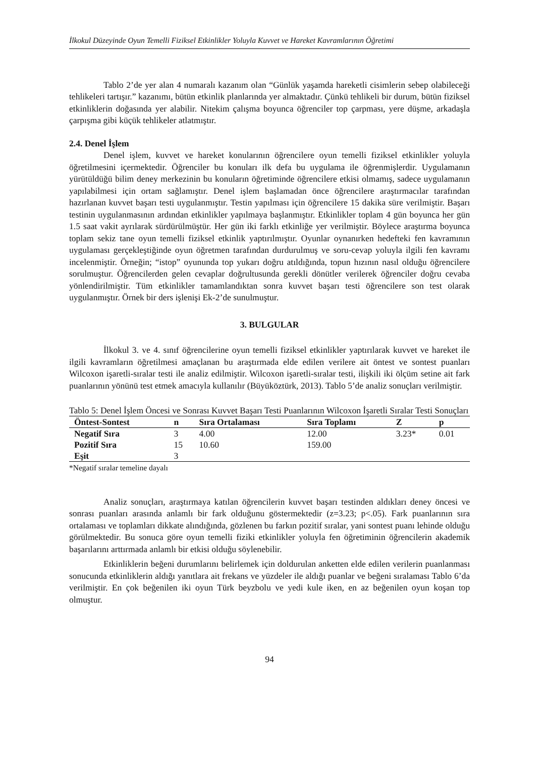İlkokul Düzeyinde Oyun Temelli Fiziksel Etkinlikler Yoluyla Kuvvet ve Hareket Kavramlarının Öğretimi
Tablo 2’de yer alan 4 numaralı kazanım olan “Günlük yaşamda hareketli cisimlerin sebep olabileceği tehlikeleri tartışır.” kazanımı, bütün etkinlik planlarında yer almaktadır. Çünkü tehlikeli bir durum, bütün fiziksel etkinliklerin doğasında yer alabilir. Nitekim çalışma boyunca öğrenciler top çarpması, yere düşme, arkadaşla çarpışma gibi küçük tehlikeler atlatmıştır.
2.4. Denel İşlem
Denel işlem, kuvvet ve hareket konularının öğrencilere oyun temelli fiziksel etkinlikler yoluyla öğretilmesini içermektedir. Öğrenciler bu konuları ilk defa bu uygulama ile öğrenmişlerdir. Uygulamanın yürütüldüğü bilim deney merkezinin bu konuların öğretiminde öğrencilere etkisi olmamış, sadece uygulamanın yapılabilmesi için ortam sağlamıştır. Denel işlem başlamadan önce öğrencilere araştırmacılar tarafından hazırlanan kuvvet başarı testi uygulanmıştır. Testin yapılması için öğrencilere 15 dakika süre verilmiştir. Başarı testinin uygulanmasının ardından etkinlikler yapılmaya başlanmıştır. Etkinlikler toplam 4 gün boyunca her gün 1.5 saat vakit ayrılarak sürdürülmüştür. Her gün iki farklı etkinliğe yer verilmiştir. Böylece araştırma boyunca toplam sekiz tane oyun temelli fiziksel etkinlik yaptırılmıştır. Oyunlar oynanırken hedefteki fen kavramının uygulaması gerçekleştiğinde oyun öğretmen tarafından durdurulmuş ve soru-cevap yoluyla ilgili fen kavramı incelenmiştir. Örneğin; “istop” oyununda top yukarı doğru atıldığında, topun hızının nasıl olduğu öğrencilere sorulmuştur. Öğrencilerden gelen cevaplar doğrultusunda gerekli dönütler verilerek öğrenciler doğru cevaba yönlendirilmiştir. Tüm etkinlikler tamamlandıktan sonra kuvvet başarı testi öğrencilere son test olarak uygulanmıştır. Örnek bir ders işlenişi Ek-2’de sunulmuştur.
3. BULGULAR
İlkokul 3. ve 4. sınıf öğrencilerine oyun temelli fiziksel etkinlikler yaptırılarak kuvvet ve hareket ile ilgili kavramların öğretilmesi amaçlanan bu araştırmada elde edilen verilere ait öntest ve sontest puanları Wilcoxon işaretli-sıralar testi ile analiz edilmiştir. Wilcoxon işaretli-sıralar testi, ilişkili iki ölçüm setine ait fark puanlarının yönünü test etmek amacıyla kullanılır (Büyüköztürk, 2013). Tablo 5’de analiz sonuçları verilmiştir.
Tablo 5: Denel İşlem Öncesi ve Sonrası Kuvvet Başarı Testi Puanlarının Wilcoxon İşaretli Sıralar Testi Sonuçları
| Öntest-Sontest | n | Sıra Ortalaması | Sıra Toplamı | Z | p |
| --- | --- | --- | --- | --- | --- |
| Negatif Sıra | 3 | 4.00 | 12.00 | 3.23* | 0.01 |
| Pozitif Sıra | 15 | 10.60 | 159.00 | | |
| Eşit | 3 | | | | |
*Negatif sıralar temeline dayalı
Analiz sonuçları, araştırmaya katılan öğrencilerin kuvvet başarı testinden aldıkları deney öncesi ve sonrası puanları arasında anlamlı bir fark olduğunu göstermektedir (z=3.23; p<.05). Fark puanlarının sıra ortalaması ve toplamları dikkate alındığında, gözlenen bu farkın pozitif sıralar, yani sontest puanı lehinde olduğu görülmektedir. Bu sonuca göre oyun temelli fiziki etkinlikler yoluyla fen öğretiminin öğrencilerin akademik başarılarını arttırmada anlamlı bir etkisi olduğu söylenebilir.
Etkinliklerin beğeni durumlarını belirlemek için doldurulan anketten elde edilen verilerin puanlanması sonucunda etkinliklerin aldığı yanıtlara ait frekans ve yüzdeler ile aldığı puanlar ve beğeni sıralaması Tablo 6’da verilmiştir. En çok beğenilen iki oyun Türk beyzbolu ve yedi kule iken, en az beğenilen oyun koşan top olmuştur.
94